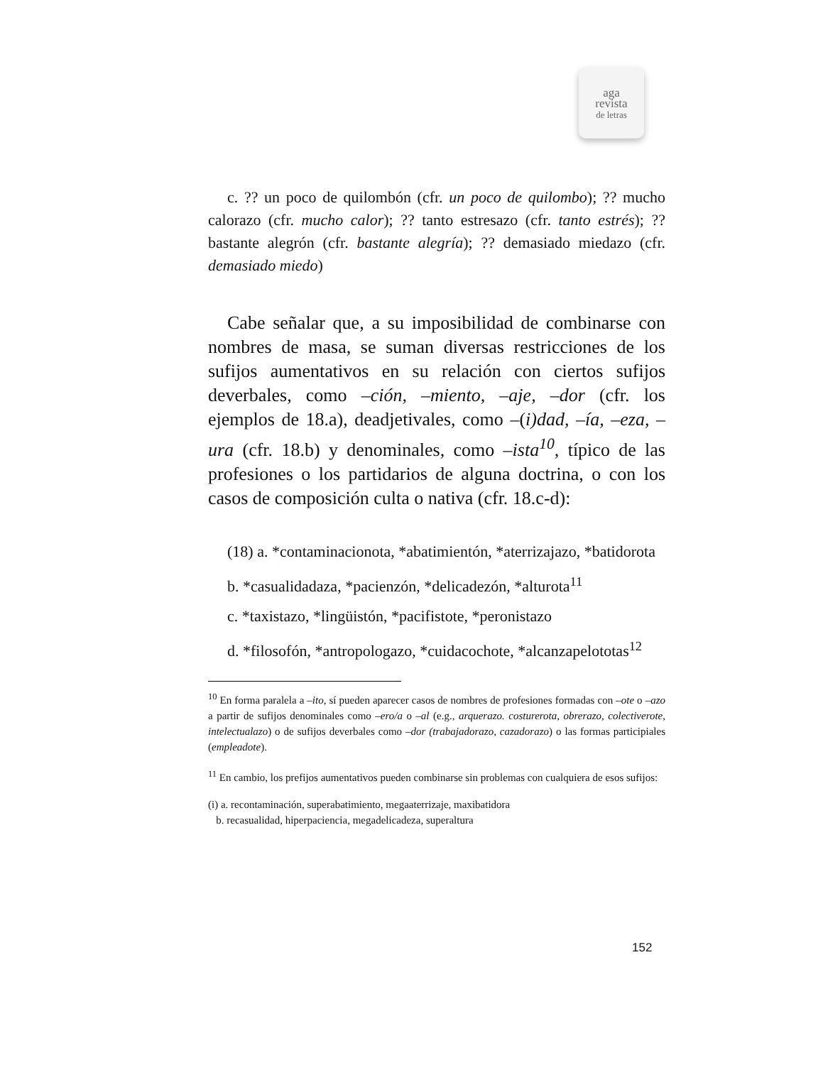aga
revista
de letras
c. ?? un poco de quilombón (cfr. un poco de quilombo); ?? mucho calorazo (cfr. mucho calor); ?? tanto estresazo (cfr. tanto estrés); ?? bastante alegrón (cfr. bastante alegría); ?? demasiado miedazo (cfr. demasiado miedo)
Cabe señalar que, a su imposibilidad de combinarse con nombres de masa, se suman diversas restricciones de los sufijos aumentativos en su relación con ciertos sufijos deverbales, como –ción, –miento, –aje, –dor (cfr. los ejemplos de 18.a), deadjetivales, como –(i)dad, –ía, –eza, –ura (cfr. 18.b) y denominales, como –ista<sup>10</sup>, típico de las profesiones o los partidarios de alguna doctrina, o con los casos de composición culta o nativa (cfr. 18.c-d):
(18) a. *contaminacionota, *abatimientón, *aterrizajazo, *batidorota
b. *casualidadaza, *pacienzón, *delicadezón, *alturota<sup>11</sup>
c. *taxistazo, *lingüistón, *pacifistote, *peronistazo
d. *filosofón, *antropologazo, *cuidacochote, *alcanzapelototas<sup>12</sup>
<sup>10</sup> En forma paralela a –ito, sí pueden aparecer casos de nombres de profesiones formadas con –ote o –azo a partir de sufijos denominales como –ero/a o –al (e.g., arquerazo. costurerota, obrerazo, colectiverote, intelectualazo) o de sufijos deverbales como –dor (trabajadorazo, cazadorazo) o las formas participiales (empleadote).
<sup>11</sup> En cambio, los prefijos aumentativos pueden combinarse sin problemas con cualquiera de esos sufijos:
(i) a. recontaminación, superabatimiento, megaaterrizaje, maxibatidora
b. recasualidad, hiperpaciencia, megadelicadeza, superaltura
152